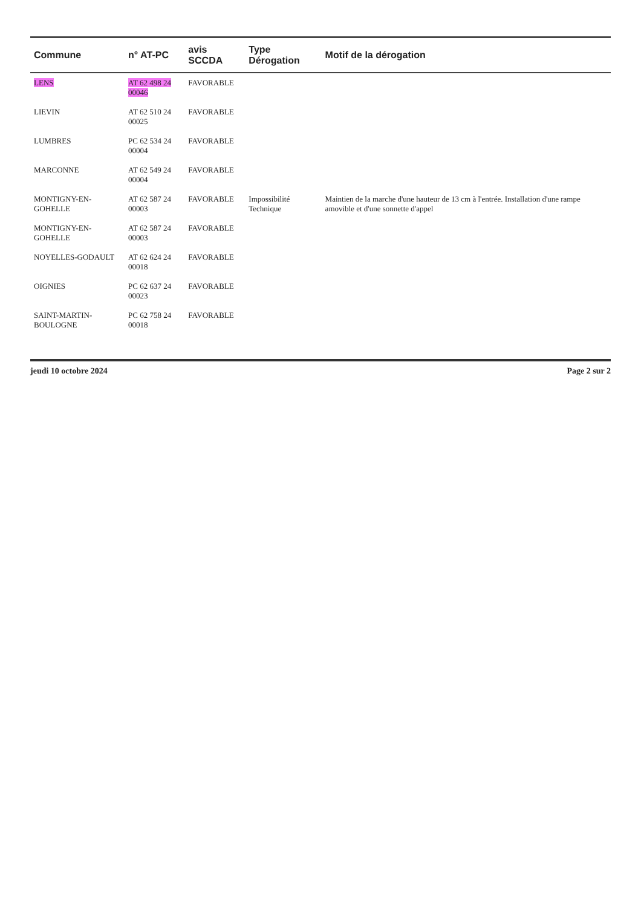| Commune | n° AT-PC | avis SCCDA | Type Dérogation | Motif de la dérogation |
| --- | --- | --- | --- | --- |
| LENS | AT 62 498 24 00046 | FAVORABLE | | |
| LIEVIN | AT 62 510 24 00025 | FAVORABLE | | |
| LUMBRES | PC 62 534 24 00004 | FAVORABLE | | |
| MARCONNE | AT 62 549 24 00004 | FAVORABLE | | |
| MONTIGNY-EN-GOHELLE | AT 62 587 24 00003 | FAVORABLE | Impossibilité Technique | Maintien de la marche d'une hauteur de 13 cm à l'entrée. Installation d'une rampe amovible et d'une sonnette d'appel |
| MONTIGNY-EN-GOHELLE | AT 62 587 24 00003 | FAVORABLE | | |
| NOYELLES-GODAULT | AT 62 624 24 00018 | FAVORABLE | | |
| OIGNIES | PC 62 637 24 00023 | FAVORABLE | | |
| SAINT-MARTIN-BOULOGNE | PC 62 758 24 00018 | FAVORABLE | | |
jeudi 10 octobre 2024 Page 2 sur 2